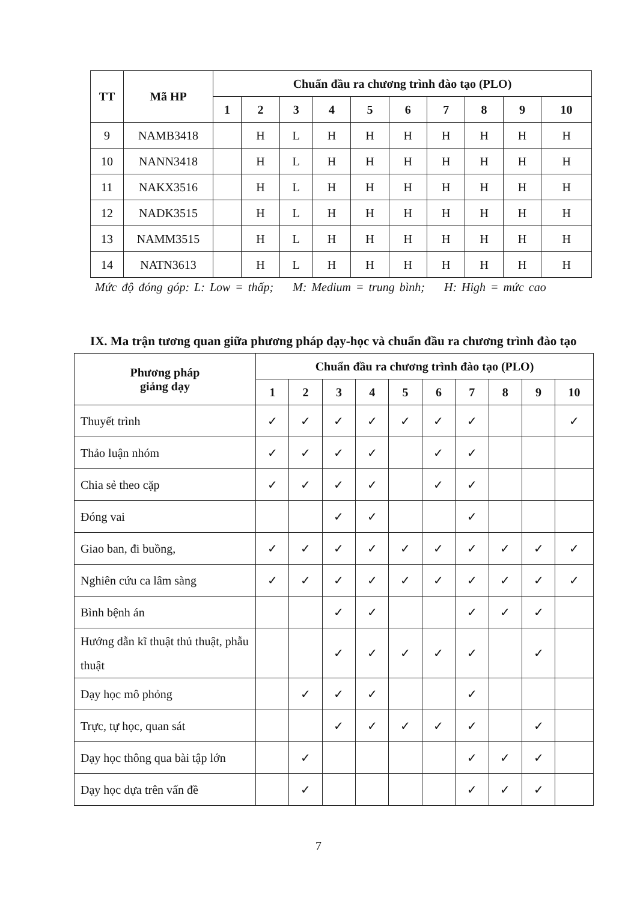| TT | Mã HP | Chuẩn đầu ra chương trình đào tạo (PLO) | | | | | | | | | |
| --- | --- | --- | --- | --- | --- | --- | --- | --- | --- | --- | --- |
| | | 1 | 2 | 3 | 4 | 5 | 6 | 7 | 8 | 9 | 10 |
| 9 | NAMB3418 | | H | L | H | H | H | H | H | H | H |
| 10 | NANN3418 | | H | L | H | H | H | H | H | H | H |
| 11 | NAKX3516 | | H | L | H | H | H | H | H | H | H |
| 12 | NADK3515 | | H | L | H | H | H | H | H | H | H |
| 13 | NAMM3515 | | H | L | H | H | H | H | H | H | H |
| 14 | NATN3613 | | H | L | H | H | H | H | H | H | H |
Mức độ đóng góp: L: Low = thấp; M: Medium = trung bình; H: High = mức cao
IX. Ma trận tương quan giữa phương pháp dạy-học và chuẩn đầu ra chương trình đào tạo
| Phương pháp giảng dạy | Chuẩn đầu ra chương trình đào tạo (PLO) | | | | | | | | | |
| --- | --- | --- | --- | --- | --- | --- | --- | --- | --- | --- |
| | 1 | 2 | 3 | 4 | 5 | 6 | 7 | 8 | 9 | 10 |
| Thuyết trình | ✓ | ✓ | ✓ | ✓ | ✓ | ✓ | ✓ | | | ✓ |
| Thảo luận nhóm | ✓ | ✓ | ✓ | ✓ | | ✓ | ✓ | | | |
| Chia sẻ theo cặp | ✓ | ✓ | ✓ | ✓ | | ✓ | ✓ | | | |
| Đóng vai | | | ✓ | ✓ | | | ✓ | | | |
| Giao ban, đi buồng, | ✓ | ✓ | ✓ | ✓ | ✓ | ✓ | ✓ | ✓ | ✓ | ✓ |
| Nghiên cứu ca lâm sàng | ✓ | ✓ | ✓ | ✓ | ✓ | ✓ | ✓ | ✓ | ✓ | ✓ |
| Bình bệnh án | | | ✓ | ✓ | | | ✓ | ✓ | ✓ | |
| Hướng dẫn kĩ thuật thủ thuật, phẫu thuật | | | ✓ | ✓ | ✓ | ✓ | ✓ | | ✓ | |
| Dạy học mô phỏng | | ✓ | ✓ | ✓ | | | ✓ | | | |
| Trực, tự học, quan sát | | | ✓ | ✓ | ✓ | ✓ | ✓ | | ✓ | |
| Dạy học thông qua bài tập lớn | | ✓ | | | | | ✓ | ✓ | ✓ | |
| Dạy học dựa trên vấn đề | | ✓ | | | | | ✓ | ✓ | ✓ | |
7